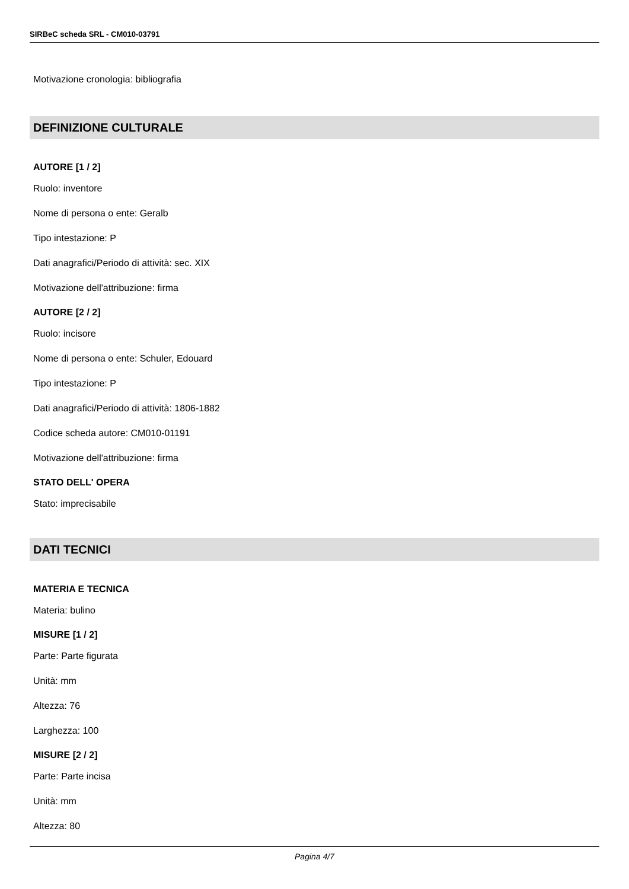SIRBeC scheda SRL - CM010-03791
Motivazione cronologia: bibliografia
DEFINIZIONE CULTURALE
AUTORE [1 / 2]
Ruolo: inventore
Nome di persona o ente: Geralb
Tipo intestazione: P
Dati anagrafici/Periodo di attività: sec. XIX
Motivazione dell'attribuzione: firma
AUTORE [2 / 2]
Ruolo: incisore
Nome di persona o ente: Schuler, Edouard
Tipo intestazione: P
Dati anagrafici/Periodo di attività: 1806-1882
Codice scheda autore: CM010-01191
Motivazione dell'attribuzione: firma
STATO DELL' OPERA
Stato: imprecisabile
DATI TECNICI
MATERIA E TECNICA
Materia: bulino
MISURE [1 / 2]
Parte: Parte figurata
Unità: mm
Altezza: 76
Larghezza: 100
MISURE [2 / 2]
Parte: Parte incisa
Unità: mm
Altezza: 80
Pagina 4/7